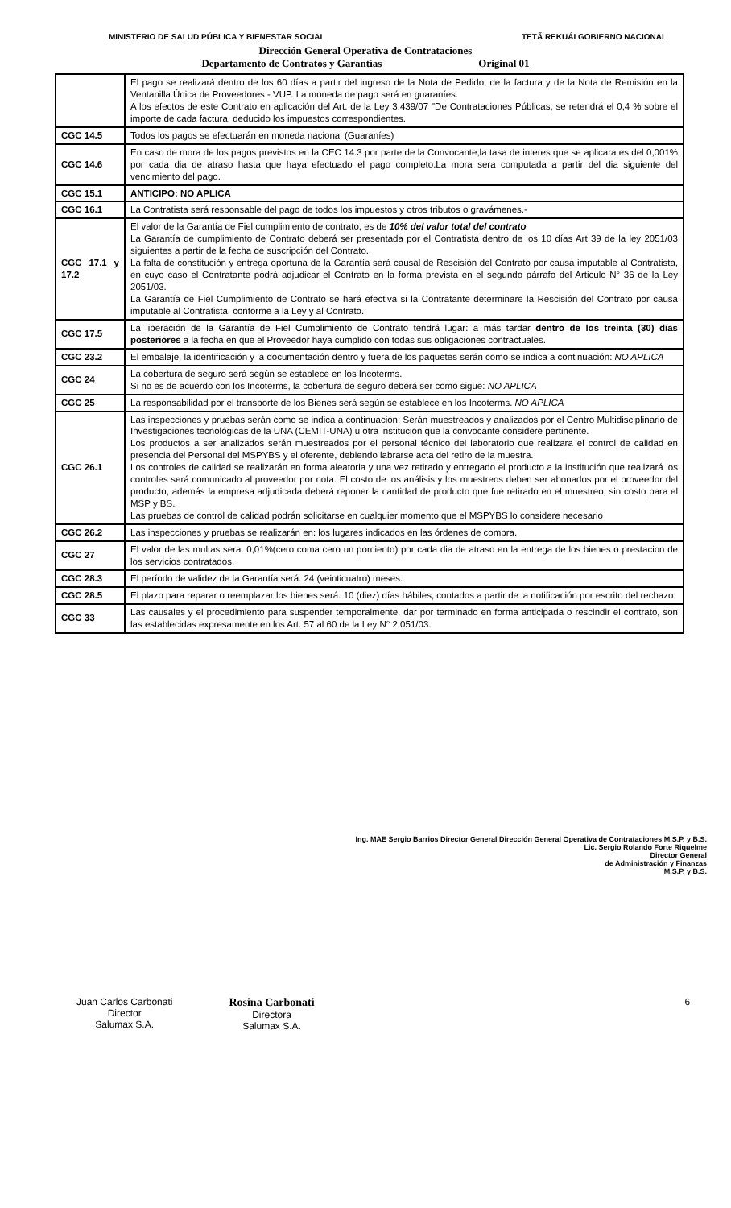MINISTERIO DE SALUD PÚBLICA Y BIENESTAR SOCIAL
TETÃ REKUÁI GOBIERNO NACIONAL
Dirección General Operativa de Contrataciones
Departamento de Contratos y Garantías Original 01
| | El pago se realizará dentro de los 60 días a partir del ingreso de la Nota de Pedido, de la factura y de la Nota de Remisión en la Ventanilla Única de Proveedores - VUP. La moneda de pago será en guaraníes. A los efectos de este Contrato en aplicación del Art. de la Ley 3.439/07 "De Contrataciones Públicas, se retendrá el 0,4 % sobre el importe de cada factura, deducido los impuestos correspondientes. |
| CGC 14.5 | Todos los pagos se efectuarán en moneda nacional (Guaraníes) |
| CGC 14.6 | En caso de mora de los pagos previstos en la CEC 14.3 por parte de la Convocante,la tasa de interes que se aplicara es del 0,001% por cada dia de atraso hasta que haya efectuado el pago completo.La mora sera computada a partir del dia siguiente del vencimiento del pago. |
| CGC 15.1 | ANTICIPO: NO APLICA |
| CGC 16.1 | La Contratista será responsable del pago de todos los impuestos y otros tributos o gravámenes.- |
| CGC 17.1 y 17.2 | El valor de la Garantía de Fiel cumplimiento de contrato, es de 10% del valor total del contrato La Garantía de cumplimiento de Contrato deberá ser presentada por el Contratista dentro de los 10 días Art 39 de la ley 2051/03 siguientes a partir de la fecha de suscripción del Contrato. La falta de constitución y entrega oportuna de la Garantía será causal de Rescisión del Contrato por causa imputable al Contratista, en cuyo caso el Contratante podrá adjudicar el Contrato en la forma prevista en el segundo párrafo del Articulo N° 36 de la Ley 2051/03. La Garantía de Fiel Cumplimiento de Contrato se hará efectiva si la Contratante determinare la Rescisión del Contrato por causa imputable al Contratista, conforme a la Ley y al Contrato. |
| CGC 17.5 | La liberación de la Garantía de Fiel Cumplimiento de Contrato tendrá lugar: a más tardar dentro de los treinta (30) días posteriores a la fecha en que el Proveedor haya cumplido con todas sus obligaciones contractuales. |
| CGC 23.2 | El embalaje, la identificación y la documentación dentro y fuera de los paquetes serán como se indica a continuación: NO APLICA |
| CGC 24 | La cobertura de seguro será según se establece en los Incoterms. Si no es de acuerdo con los Incoterms, la cobertura de seguro deberá ser como sigue: NO APLICA |
| CGC 25 | La responsabilidad por el transporte de los Bienes será según se establece en los Incoterms. NO APLICA |
| CGC 26.1 | Las inspecciones y pruebas serán como se indica a continuación: Serán muestreados y analizados por el Centro Multidisciplinario de Investigaciones tecnológicas de la UNA (CEMIT-UNA) u otra institución que la convocante considere pertinente. Los productos a ser analizados serán muestreados por el personal técnico del laboratorio que realizara el control de calidad en presencia del Personal del MSPYBS y el oferente, debiendo labrarse acta del retiro de la muestra. Los controles de calidad se realizarán en forma aleatoria y una vez retirado y entregado el producto a la institución que realizará los controles será comunicado al proveedor por nota. El costo de los análisis y los muestreos deben ser abonados por el proveedor del producto, además la empresa adjudicada deberá reponer la cantidad de producto que fue retirado en el muestreo, sin costo para el MSP y BS. Las pruebas de control de calidad podrán solicitarse en cualquier momento que el MSPYBS lo considere necesario |
| CGC 26.2 | Las inspecciones y pruebas se realizarán en: los lugares indicados en las órdenes de compra. |
| CGC 27 | El valor de las multas sera: 0,01%(cero coma cero un porciento) por cada dia de atraso en la entrega de los bienes o prestacion de los servicios contratados. |
| CGC 28.3 | El período de validez de la Garantía será: 24 (veinticuatro) meses. |
| CGC 28.5 | El plazo para reparar o reemplazar los bienes será: 10 (diez) días hábiles, contados a partir de la notificación por escrito del rechazo. |
| CGC 33 | Las causales y el procedimiento para suspender temporalmente, dar por terminado en forma anticipada o rescindir el contrato, son las establecidas expresamente en los Art. 57 al 60 de la Ley N° 2.051/03. |
Ing. MAE Sergio Barrios Director General Dirección General Operativa de Contrataciones M.S.P. y B.S.
Lic. Sergio Rolando Forte Riquelme
Director General
de Administración y Finanzas
M.S.P. y B.S.
Juan Carlos Carbonati
Director
Salumax S.A.
Rosina Carbonati
Directora
Salumax S.A.
6